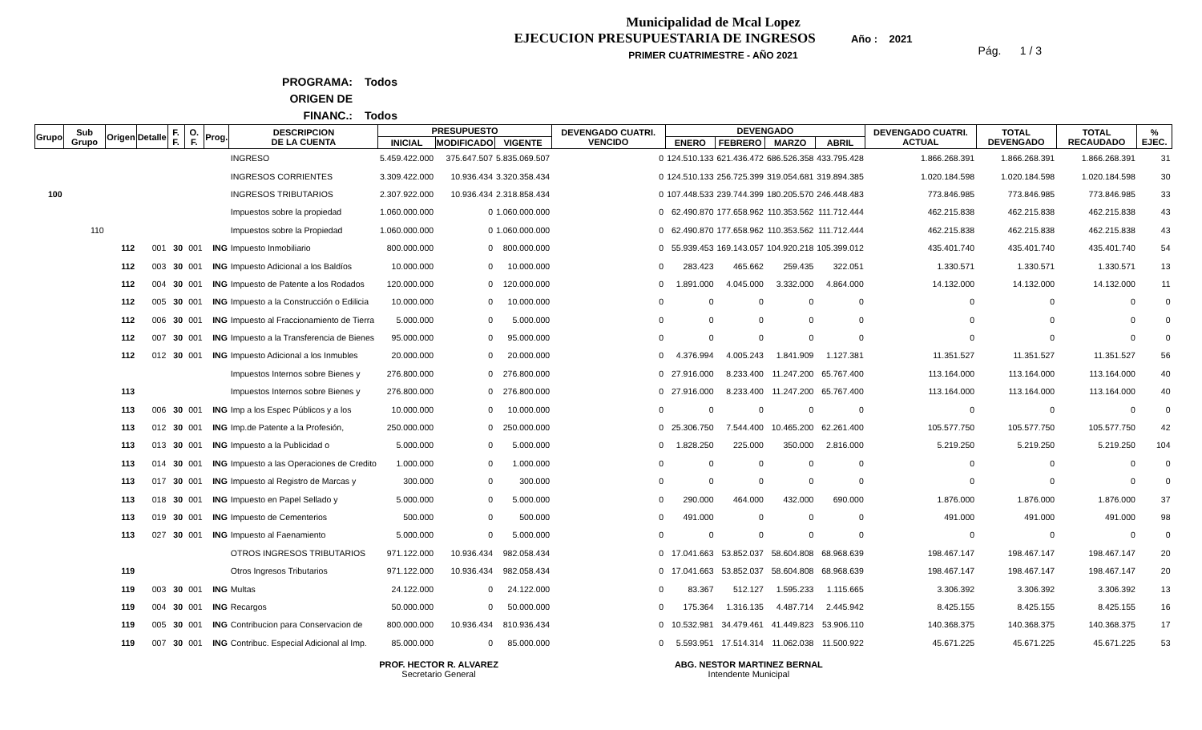Pág. 1 / 3
Municipalidad de Mcal Lopez
EJECUCION PRESUPUESTARIA DE INGRESOS Año : 2021
PRIMER CUATRIMESTRE - AÑO 2021
PROGRAMA: Todos
ORIGEN DE FINANC.: Todos
| Grupo | Sub Grupo | Origen | Detalle | F. F. | O. F. | Prog. | DESCRIPCION DE LA CUENTA | PRESUPUESTO | | | DEVENGADO CUATRI. VENCIDO | DEVENGADO | | | | DEVENGADO CUATRI. ACTUAL | TOTAL DEVENGADO | TOTAL RECAUDADO | % EJEC. |
| --- | --- | --- | --- | --- | --- | --- | --- | --- | --- | --- | --- | --- | --- | --- | --- | --- | --- | --- | --- |
| | | | | | | | | INICIAL | MODIFICADO | VIGENTE | | ENERO | FEBRERO | MARZO | ABRIL | | | | |
| | | | | | | | INGRESO | 5.459.422.000 | 375.647.507 | 5.835.069.507 | 0 | 124.510.133 | 621.436.472 | 686.526.358 | 433.795.428 | 1.866.268.391 | 1.866.268.391 | 1.866.268.391 | 31 |
| | | | | | | | INGRESOS CORRIENTES | 3.309.422.000 | 10.936.434 | 3.320.358.434 | 0 | 124.510.133 | 256.725.399 | 319.054.681 | 319.894.385 | 1.020.184.598 | 1.020.184.598 | 1.020.184.598 | 30 |
| 100 | | | | | | | INGRESOS TRIBUTARIOS | 2.307.922.000 | 10.936.434 | 2.318.858.434 | 0 | 107.448.533 | 239.744.399 | 180.205.570 | 246.448.483 | 773.846.985 | 773.846.985 | 773.846.985 | 33 |
| | | | | | | | Impuestos sobre la propiedad | 1.060.000.000 | 0 | 1.060.000.000 | 0 | 62.490.870 | 177.658.962 | 110.353.562 | 111.712.444 | 462.215.838 | 462.215.838 | 462.215.838 | 43 |
| | 110 | | | | | | Impuestos sobre la Propiedad | 1.060.000.000 | 0 | 1.060.000.000 | 0 | 62.490.870 | 177.658.962 | 110.353.562 | 111.712.444 | 462.215.838 | 462.215.838 | 462.215.838 | 43 |
| | | 112 | 001 | 30 | 001 | ING | Impuesto Inmobiliario | 800.000.000 | 0 | 800.000.000 | 0 | 55.939.453 | 169.143.057 | 104.920.218 | 105.399.012 | 435.401.740 | 435.401.740 | 435.401.740 | 54 |
| | | 112 | 003 | 30 | 001 | ING | Impuesto Adicional a los Baldíos | 10.000.000 | 0 | 10.000.000 | 0 | 283.423 | 465.662 | 259.435 | 322.051 | 1.330.571 | 1.330.571 | 1.330.571 | 13 |
| | | 112 | 004 | 30 | 001 | ING | Impuesto de Patente a los Rodados | 120.000.000 | 0 | 120.000.000 | 0 | 1.891.000 | 4.045.000 | 3.332.000 | 4.864.000 | 14.132.000 | 14.132.000 | 14.132.000 | 11 |
| | | 112 | 005 | 30 | 001 | ING | Impuesto a la Construcción o Edilicia | 10.000.000 | 0 | 10.000.000 | 0 | 0 | 0 | 0 | 0 | 0 | 0 | 0 | 0 |
| | | 112 | 006 | 30 | 001 | ING | Impuesto al Fraccionamiento de Tierra | 5.000.000 | 0 | 5.000.000 | 0 | 0 | 0 | 0 | 0 | 0 | 0 | 0 | 0 |
| | | 112 | 007 | 30 | 001 | ING | Impuesto a la Transferencia de Bienes | 95.000.000 | 0 | 95.000.000 | 0 | 0 | 0 | 0 | 0 | 0 | 0 | 0 | 0 |
| | | 112 | 012 | 30 | 001 | ING | Impuesto Adicional a los Inmubles | 20.000.000 | 0 | 20.000.000 | 0 | 4.376.994 | 4.005.243 | 1.841.909 | 1.127.381 | 11.351.527 | 11.351.527 | 11.351.527 | 56 |
| | | | | | | | Impuestos Internos sobre Bienes y | 276.800.000 | 0 | 276.800.000 | 0 | 27.916.000 | 8.233.400 | 11.247.200 | 65.767.400 | 113.164.000 | 113.164.000 | 113.164.000 | 40 |
| | | 113 | | | | | Impuestos Internos sobre Bienes y | 276.800.000 | 0 | 276.800.000 | 0 | 27.916.000 | 8.233.400 | 11.247.200 | 65.767.400 | 113.164.000 | 113.164.000 | 113.164.000 | 40 |
| | | 113 | 006 | 30 | 001 | ING | Imp a los Espec Públicos y a los | 10.000.000 | 0 | 10.000.000 | 0 | 0 | 0 | 0 | 0 | 0 | 0 | 0 | 0 |
| | | 113 | 012 | 30 | 001 | ING | Imp.de Patente a la Profesión, | 250.000.000 | 0 | 250.000.000 | 0 | 25.306.750 | 7.544.400 | 10.465.200 | 62.261.400 | 105.577.750 | 105.577.750 | 105.577.750 | 42 |
| | | 113 | 013 | 30 | 001 | ING | Impuesto a la Publicidad o | 5.000.000 | 0 | 5.000.000 | 0 | 1.828.250 | 225.000 | 350.000 | 2.816.000 | 5.219.250 | 5.219.250 | 5.219.250 | 104 |
| | | 113 | 014 | 30 | 001 | ING | Impuesto a las Operaciones de Credito | 1.000.000 | 0 | 1.000.000 | 0 | 0 | 0 | 0 | 0 | 0 | 0 | 0 | 0 |
| | | 113 | 017 | 30 | 001 | ING | Impuesto al Registro de Marcas y | 300.000 | 0 | 300.000 | 0 | 0 | 0 | 0 | 0 | 0 | 0 | 0 | 0 |
| | | 113 | 018 | 30 | 001 | ING | Impuesto en Papel Sellado y | 5.000.000 | 0 | 5.000.000 | 0 | 290.000 | 464.000 | 432.000 | 690.000 | 1.876.000 | 1.876.000 | 1.876.000 | 37 |
| | | 113 | 019 | 30 | 001 | ING | Impuesto de Cementerios | 500.000 | 0 | 500.000 | 0 | 491.000 | 0 | 0 | 0 | 491.000 | 491.000 | 491.000 | 98 |
| | | 113 | 027 | 30 | 001 | ING | Impuesto al Faenamiento | 5.000.000 | 0 | 5.000.000 | 0 | 0 | 0 | 0 | 0 | 0 | 0 | 0 | 0 |
| | | | | | | | OTROS INGRESOS TRIBUTARIOS | 971.122.000 | 10.936.434 | 982.058.434 | 0 | 17.041.663 | 53.852.037 | 58.604.808 | 68.968.639 | 198.467.147 | 198.467.147 | 198.467.147 | 20 |
| | | 119 | | | | | Otros Ingresos Tributarios | 971.122.000 | 10.936.434 | 982.058.434 | 0 | 17.041.663 | 53.852.037 | 58.604.808 | 68.968.639 | 198.467.147 | 198.467.147 | 198.467.147 | 20 |
| | | 119 | 003 | 30 | 001 | ING | Multas | 24.122.000 | 0 | 24.122.000 | 0 | 83.367 | 512.127 | 1.595.233 | 1.115.665 | 3.306.392 | 3.306.392 | 3.306.392 | 13 |
| | | 119 | 004 | 30 | 001 | ING | Recargos | 50.000.000 | 0 | 50.000.000 | 0 | 175.364 | 1.316.135 | 4.487.714 | 2.445.942 | 8.425.155 | 8.425.155 | 8.425.155 | 16 |
| | | 119 | 005 | 30 | 001 | ING | Contribucion para Conservacion de | 800.000.000 | 10.936.434 | 810.936.434 | 0 | 10.532.981 | 34.479.461 | 41.449.823 | 53.906.110 | 140.368.375 | 140.368.375 | 140.368.375 | 17 |
| | | 119 | 007 | 30 | 001 | ING | Contribuc. Especial Adicional al Imp. | 85.000.000 | 0 | 85.000.000 | 0 | 5.593.951 | 17.514.314 | 11.062.038 | 11.500.922 | 45.671.225 | 45.671.225 | 45.671.225 | 53 |
PROF. HECTOR R. ALVAREZ
Secretario General
ABG. NESTOR MARTINEZ BERNAL
Intendente Municipal